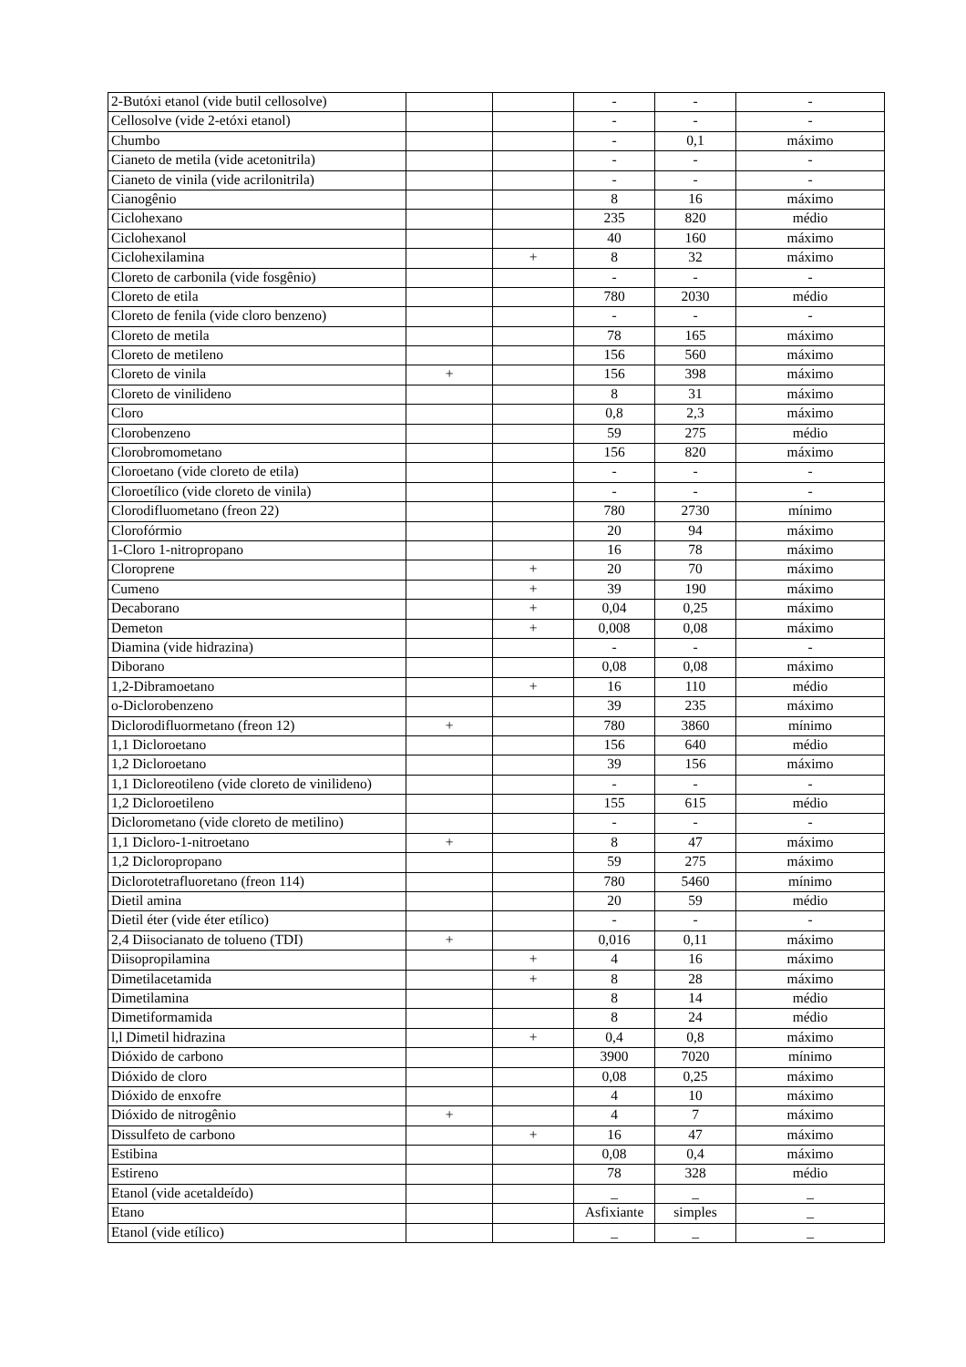| 2-Butóxi etanol (vide butil cellosolve) | | | - | - | - |
| Cellosolve (vide 2-etóxi etanol) | | | - | - | - |
| Chumbo | | | - | 0,1 | máximo |
| Cianeto de metila (vide acetonitrila) | | | - | - | - |
| Cianeto de vinila (vide acrilonitrila) | | | - | - | - |
| Cianogênio | | | 8 | 16 | máximo |
| Ciclohexano | | | 235 | 820 | médio |
| Ciclohexanol | | | 40 | 160 | máximo |
| Ciclohexilamina | | + | 8 | 32 | máximo |
| Cloreto de carbonila (vide fosgênio) | | | - | - | - |
| Cloreto de etila | | | 780 | 2030 | médio |
| Cloreto de fenila (vide cloro benzeno) | | | - | - | - |
| Cloreto de metila | | | 78 | 165 | máximo |
| Cloreto de metileno | | | 156 | 560 | máximo |
| Cloreto de vinila | + | | 156 | 398 | máximo |
| Cloreto de vinilideno | | | 8 | 31 | máximo |
| Cloro | | | 0,8 | 2,3 | máximo |
| Clorobenzeno | | | 59 | 275 | médio |
| Clorobromometano | | | 156 | 820 | máximo |
| Cloroetano (vide cloreto de etila) | | | - | - | - |
| Cloroetílico (vide cloreto de vinila) | | | - | - | - |
| Clorodifluometano (freon 22) | | | 780 | 2730 | mínimo |
| Clorofórmio | | | 20 | 94 | máximo |
| 1-Cloro 1-nitropropano | | | 16 | 78 | máximo |
| Cloroprene | | + | 20 | 70 | máximo |
| Cumeno | | + | 39 | 190 | máximo |
| Decaborano | | + | 0,04 | 0,25 | máximo |
| Demeton | | + | 0,008 | 0,08 | máximo |
| Diamina (vide hidrazina) | | | - | - | - |
| Diborano | | | 0,08 | 0,08 | máximo |
| 1,2-Dibramoetano | | + | 16 | 110 | médio |
| o-Diclorobenzeno | | | 39 | 235 | máximo |
| Diclorodifluormetano (freon 12) | + | | 780 | 3860 | mínimo |
| 1,1 Dicloroetano | | | 156 | 640 | médio |
| 1,2 Dicloroetano | | | 39 | 156 | máximo |
| 1,1 Dicloreotileno (vide cloreto de vinilideno) | | | - | - | - |
| 1,2 Dicloroetileno | | | 155 | 615 | médio |
| Diclorometano (vide cloreto de metilino) | | | - | - | - |
| 1,1 Dicloro-1-nitroetano | + | | 8 | 47 | máximo |
| 1,2 Dicloropropano | | | 59 | 275 | máximo |
| Diclorotetrafluoretano (freon 114) | | | 780 | 5460 | mínimo |
| Dietil amina | | | 20 | 59 | médio |
| Dietil éter (vide éter etílico) | | | - | - | - |
| 2,4 Diisocianato de tolueno (TDI) | + | | 0,016 | 0,11 | máximo |
| Diisopropilamina | | + | 4 | 16 | máximo |
| Dimetilacetamida | | + | 8 | 28 | máximo |
| Dimetilamina | | | 8 | 14 | médio |
| Dimetiformamida | | | 8 | 24 | médio |
| l,l Dimetil hidrazina | | + | 0,4 | 0,8 | máximo |
| Dióxido de carbono | | | 3900 | 7020 | mínimo |
| Dióxido de cloro | | | 0,08 | 0,25 | máximo |
| Dióxido de enxofre | | | 4 | 10 | máximo |
| Dióxido de nitrogênio | + | | 4 | 7 | máximo |
| Dissulfeto de carbono | | + | 16 | 47 | máximo |
| Estibina | | | 0,08 | 0,4 | máximo |
| Estireno | | | 78 | 328 | médio |
| Etanol (vide acetaldeído) | | | _ | _ | _ |
| Etano | | | Asfixiante | simples | _ |
| Etanol (vide etílico) | | | _ | _ | _ |